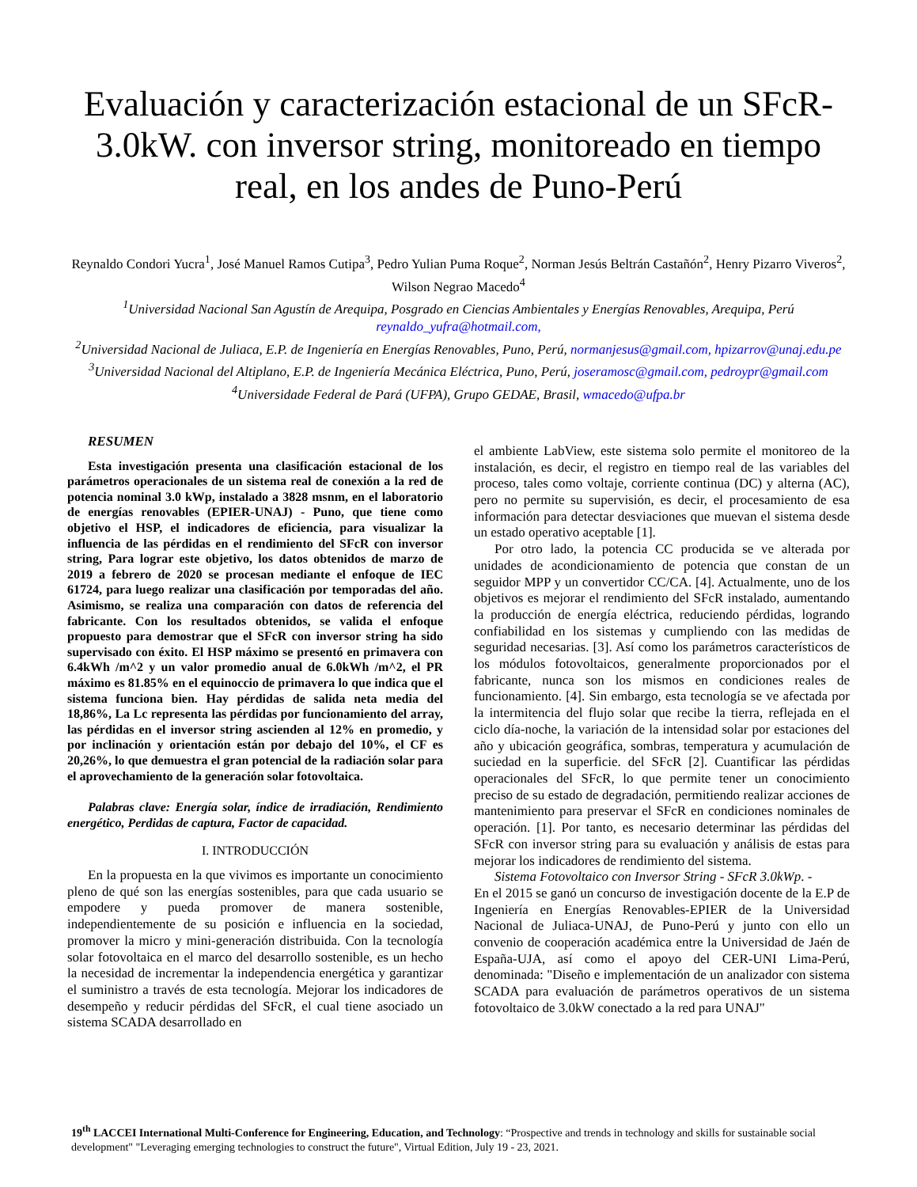Evaluación y caracterización estacional de un SFcR-3.0kW. con inversor string, monitoreado en tiempo real, en los andes de Puno-Perú
Reynaldo Condori Yucra<sup>1</sup>, José Manuel Ramos Cutipa<sup>3</sup>, Pedro Yulian Puma Roque<sup>2</sup>, Norman Jesús Beltrán Castañón<sup>2</sup>, Henry Pizarro Viveros<sup>2</sup>, Wilson Negrao Macedo<sup>4</sup>
<sup>1</sup> Universidad Nacional San Agustín de Arequipa, Posgrado en Ciencias Ambientales y Energías Renovables, Arequipa, Perú reynaldo_yufra@hotmail.com,
<sup>2</sup> Universidad Nacional de Juliaca, E.P. de Ingeniería en Energías Renovables, Puno, Perú, normanjesus@gmail.com, hpizarrov@unaj.edu.pe
<sup>3</sup> Universidad Nacional del Altiplano, E.P. de Ingeniería Mecánica Eléctrica, Puno, Perú, joseramosc@gmail.com, pedroypr@gmail.com
<sup>4</sup> Universidade Federal de Pará (UFPA), Grupo GEDAE, Brasil, wmacedo@ufpa.br
RESUMEN
Esta investigación presenta una clasificación estacional de los parámetros operacionales de un sistema real de conexión a la red de potencia nominal 3.0 kWp, instalado a 3828 msnm, en el laboratorio de energías renovables (EPIER-UNAJ) - Puno, que tiene como objetivo el HSP, el indicadores de eficiencia, para visualizar la influencia de las pérdidas en el rendimiento del SFcR con inversor string, Para lograr este objetivo, los datos obtenidos de marzo de 2019 a febrero de 2020 se procesan mediante el enfoque de IEC 61724, para luego realizar una clasificación por temporadas del año. Asimismo, se realiza una comparación con datos de referencia del fabricante. Con los resultados obtenidos, se valida el enfoque propuesto para demostrar que el SFcR con inversor string ha sido supervisado con éxito. El HSP máximo se presentó en primavera con 6.4kWh /m^2 y un valor promedio anual de 6.0kWh /m^2, el PR máximo es 81.85% en el equinoccio de primavera lo que indica que el sistema funciona bien. Hay pérdidas de salida neta media del 18,86%, La Lc representa las pérdidas por funcionamiento del array, las pérdidas en el inversor string ascienden al 12% en promedio, y por inclinación y orientación están por debajo del 10%, el CF es 20,26%, lo que demuestra el gran potencial de la radiación solar para el aprovechamiento de la generación solar fotovoltaica.
Palabras clave: Energía solar, índice de irradiación, Rendimiento energético, Perdidas de captura, Factor de capacidad.
I. INTRODUCCIÓN
En la propuesta en la que vivimos es importante un conocimiento pleno de qué son las energías sostenibles, para que cada usuario se empodere y pueda promover de manera sostenible, independientemente de su posición e influencia en la sociedad, promover la micro y mini-generación distribuida. Con la tecnología solar fotovoltaica en el marco del desarrollo sostenible, es un hecho la necesidad de incrementar la independencia energética y garantizar el suministro a través de esta tecnología. Mejorar los indicadores de desempeño y reducir pérdidas del SFcR, el cual tiene asociado un sistema SCADA desarrollado en
el ambiente LabView, este sistema solo permite el monitoreo de la instalación, es decir, el registro en tiempo real de las variables del proceso, tales como voltaje, corriente continua (DC) y alterna (AC), pero no permite su supervisión, es decir, el procesamiento de esa información para detectar desviaciones que muevan el sistema desde un estado operativo aceptable [1].
Por otro lado, la potencia CC producida se ve alterada por unidades de acondicionamiento de potencia que constan de un seguidor MPP y un convertidor CC/CA. [4]. Actualmente, uno de los objetivos es mejorar el rendimiento del SFcR instalado, aumentando la producción de energía eléctrica, reduciendo pérdidas, logrando confiabilidad en los sistemas y cumpliendo con las medidas de seguridad necesarias. [3]. Así como los parámetros característicos de los módulos fotovoltaicos, generalmente proporcionados por el fabricante, nunca son los mismos en condiciones reales de funcionamiento. [4]. Sin embargo, esta tecnología se ve afectada por la intermitencia del flujo solar que recibe la tierra, reflejada en el ciclo día-noche, la variación de la intensidad solar por estaciones del año y ubicación geográfica, sombras, temperatura y acumulación de suciedad en la superficie. del SFcR [2]. Cuantificar las pérdidas operacionales del SFcR, lo que permite tener un conocimiento preciso de su estado de degradación, permitiendo realizar acciones de mantenimiento para preservar el SFcR en condiciones nominales de operación. [1]. Por tanto, es necesario determinar las pérdidas del SFcR con inversor string para su evaluación y análisis de estas para mejorar los indicadores de rendimiento del sistema.
Sistema Fotovoltaico con Inversor String - SFcR 3.0kWp. -
En el 2015 se ganó un concurso de investigación docente de la E.P de Ingeniería en Energías Renovables-EPIER de la Universidad Nacional de Juliaca-UNAJ, de Puno-Perú y junto con ello un convenio de cooperación académica entre la Universidad de Jaén de España-UJA, así como el apoyo del CER-UNI Lima-Perú, denominada: "Diseño e implementación de un analizador con sistema SCADA para evaluación de parámetros operativos de un sistema fotovoltaico de 3.0kW conectado a la red para UNAJ"
19<sup>th</sup> LACCEI International Multi-Conference for Engineering, Education, and Technology: “Prospective and trends in technology and skills for sustainable social development" "Leveraging emerging technologies to construct the future", Virtual Edition, July 19 - 23, 2021.